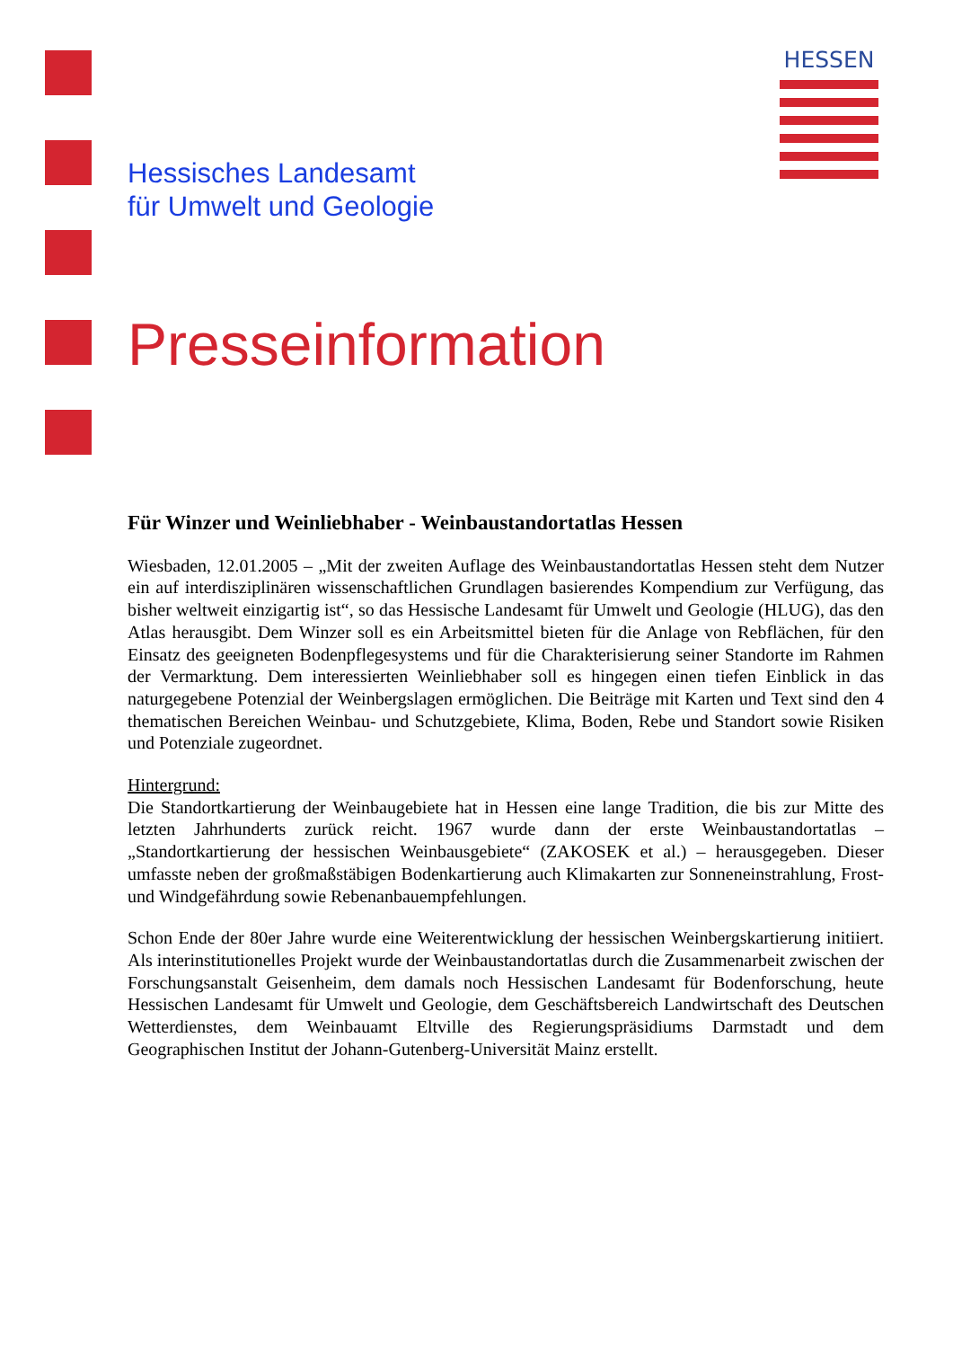HESSEN
Hessisches Landesamt
für Umwelt und Geologie
Presseinformation
Für Winzer und Weinliebhaber - Weinbaustandortatlas Hessen
Wiesbaden, 12.01.2005 – „Mit der zweiten Auflage des Weinbaustandortatlas Hessen steht dem Nutzer ein auf interdisziplinären wissenschaftlichen Grundlagen basierendes Kompendium zur Verfügung, das bisher weltweit einzigartig ist“, so das Hessische Landesamt für Umwelt und Geologie (HLUG), das den Atlas herausgibt. Dem Winzer soll es ein Arbeitsmittel bieten für die Anlage von Rebflächen, für den Einsatz des geeigneten Bodenpflegesystems und für die Charakterisierung seiner Standorte im Rahmen der Vermarktung. Dem interessierten Weinliebhaber soll es hingegen einen tiefen Einblick in das naturgegebene Potenzial der Weinbergslagen ermöglichen. Die Beiträge mit Karten und Text sind den 4 thematischen Bereichen Weinbau- und Schutzgebiete, Klima, Boden, Rebe und Standort sowie Risiken und Potenziale zugeordnet.
Hintergrund:
Die Standortkartierung der Weinbaugebiete hat in Hessen eine lange Tradition, die bis zur Mitte des letzten Jahrhunderts zurück reicht. 1967 wurde dann der erste Weinbaustandortatlas – „Standortkartierung der hessischen Weinbausgebiete“ (ZAKOSEK et al.) – herausgegeben. Dieser umfasste neben der großmaßstäbigen Bodenkartierung auch Klimakarten zur Sonneneinstrahlung, Frost- und Windgefährdung sowie Rebenanbauempfehlungen.
Schon Ende der 80er Jahre wurde eine Weiterentwicklung der hessischen Weinbergskartierung initiiert. Als interinstitutionelles Projekt wurde der Weinbaustandortatlas durch die Zusammenarbeit zwischen der Forschungsanstalt Geisenheim, dem damals noch Hessischen Landesamt für Bodenforschung, heute Hessischen Landesamt für Umwelt und Geologie, dem Geschäftsbereich Landwirtschaft des Deutschen Wetterdienstes, dem Weinbauamt Eltville des Regierungspräsidiums Darmstadt und dem Geographischen Institut der Johann-Gutenberg-Universität Mainz erstellt.